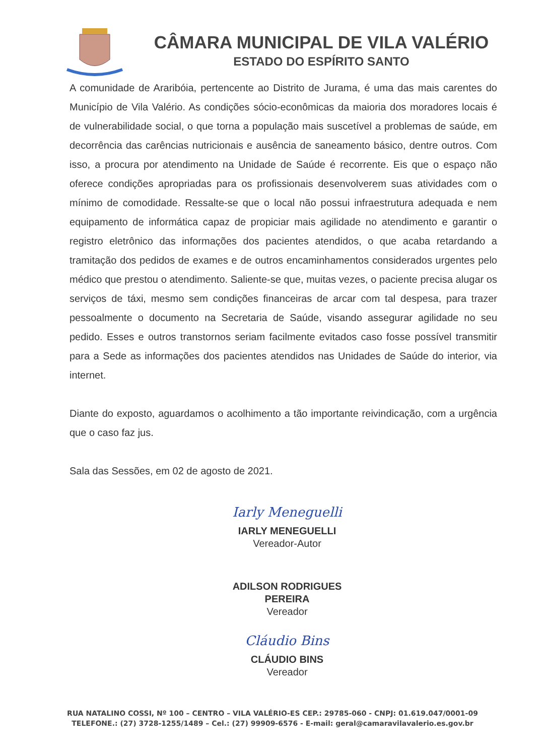CÂMARA MUNICIPAL DE VILA VALÉRIO
ESTADO DO ESPÍRITO SANTO
A comunidade de Araribóia, pertencente ao Distrito de Jurama, é uma das mais carentes do Município de Vila Valério. As condições sócio-econômicas da maioria dos moradores locais é de vulnerabilidade social, o que torna a população mais suscetível a problemas de saúde, em decorrência das carências nutricionais e ausência de saneamento básico, dentre outros. Com isso, a procura por atendimento na Unidade de Saúde é recorrente. Eis que o espaço não oferece condições apropriadas para os profissionais desenvolverem suas atividades com o mínimo de comodidade. Ressalte-se que o local não possui infraestrutura adequada e nem equipamento de informática capaz de propiciar mais agilidade no atendimento e garantir o registro eletrônico das informações dos pacientes atendidos, o que acaba retardando a tramitação dos pedidos de exames e de outros encaminhamentos considerados urgentes pelo médico que prestou o atendimento. Saliente-se que, muitas vezes, o paciente precisa alugar os serviços de táxi, mesmo sem condições financeiras de arcar com tal despesa, para trazer pessoalmente o documento na Secretaria de Saúde, visando assegurar agilidade no seu pedido. Esses e outros transtornos seriam facilmente evitados caso fosse possível transmitir para a Sede as informações dos pacientes atendidos nas Unidades de Saúde do interior, via internet.
Diante do exposto, aguardamos o acolhimento a tão importante reivindicação, com a urgência que o caso faz jus.
Sala das Sessões, em 02 de agosto de 2021.
Iarly Meneguelli
IARLY MENEGUELLI
Vereador-Autor
ADILSON RODRIGUES PEREIRA
Vereador
Cláudio Bins
CLÁUDIO BINS
Vereador
RUA NATALINO COSSI, Nº 100 – CENTRO – VILA VALÉRIO-ES CEP.: 29785-060 - CNPJ: 01.619.047/0001-09
TELEFONE.: (27) 3728-1255/1489 – Cel.: (27) 99909-6576 - E-mail: geral@camaravilavalerio.es.gov.br